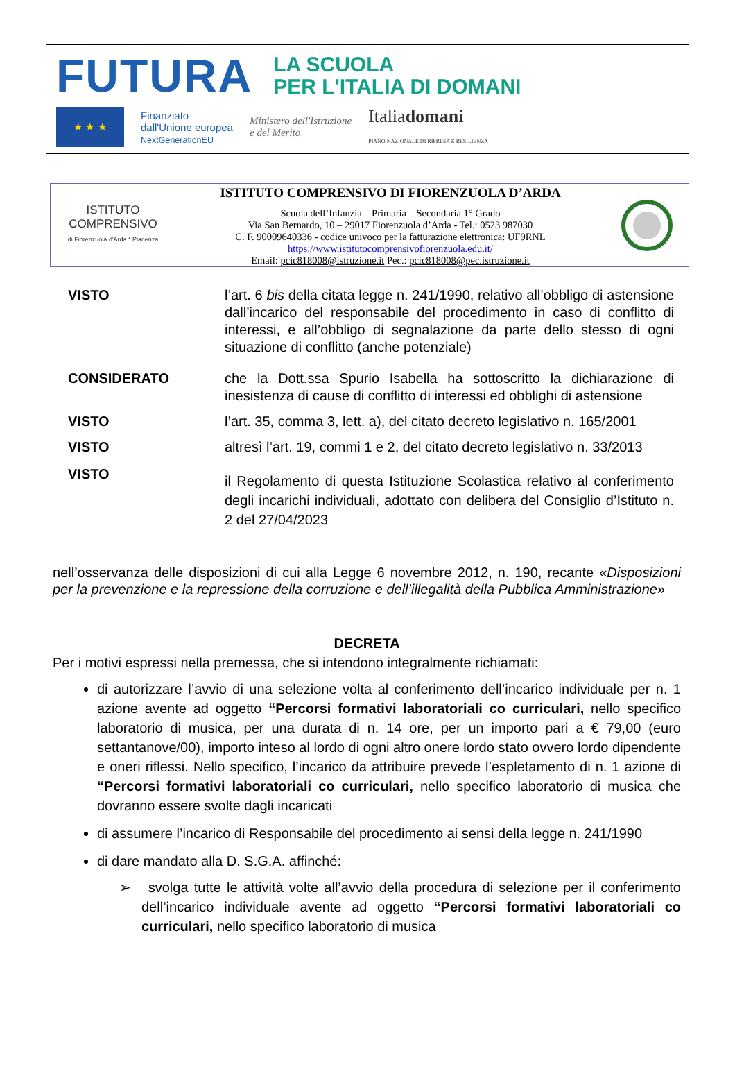FUTURA LA SCUOLA
PER L'ITALIA DI DOMANI
★ ★ ★
Finanziato
dall'Unione europea
NextGenerationEU
Ministero dell'Istruzione
e del Merito
Italiadomani
PIANO NAZIONALE DI RIPRESA E RESILIENZA
ISTITUTO
COMPRENSIVO
di Fiorenzuola d'Arda * Piacenza
ISTITUTO COMPRENSIVO DI FIORENZUOLA D’ARDA
Scuola dell’Infanzia – Primaria – Secondaria 1° Grado
Via San Bernardo, 10 – 29017 Fiorenzuola d’Arda - Tel.: 0523 987030
C. F. 90009640336 - codice univoco per la fatturazione elettronica: UF9RNL
https://www.istitutocomprensivofiorenzuola.edu.it/
Email: pcic818008@istruzione.it Pec.: pcic818008@pec.istruzione.it
VISTO l’art. 6 bis della citata legge n. 241/1990, relativo all’obbligo di astensione dall’incarico del responsabile del procedimento in caso di conflitto di interessi, e all’obbligo di segnalazione da parte dello stesso di ogni situazione di conflitto (anche potenziale)
CONSIDERATO che la Dott.ssa Spurio Isabella ha sottoscritto la dichiarazione di inesistenza di cause di conflitto di interessi ed obblighi di astensione
VISTO l’art. 35, comma 3, lett. a), del citato decreto legislativo n. 165/2001
VISTO altresì l’art. 19, commi 1 e 2, del citato decreto legislativo n. 33/2013
VISTO
il Regolamento di questa Istituzione Scolastica relativo al conferimento degli incarichi individuali, adottato con delibera del Consiglio d’Istituto n. 2 del 27/04/2023
nell’osservanza delle disposizioni di cui alla Legge 6 novembre 2012, n. 190, recante «Disposizioni per la prevenzione e la repressione della corruzione e dell’illegalità della Pubblica Amministrazione»
DECRETA
Per i motivi espressi nella premessa, che si intendono integralmente richiamati:
di autorizzare l’avvio di una selezione volta al conferimento dell’incarico individuale per n. 1 azione avente ad oggetto “Percorsi formativi laboratoriali co curriculari, nello specifico laboratorio di musica, per una durata di n. 14 ore, per un importo pari a € 79,00 (euro settantanove/00), importo inteso al lordo di ogni altro onere lordo stato ovvero lordo dipendente e oneri riflessi. Nello specifico, l’incarico da attribuire prevede l’espletamento di n. 1 azione di “Percorsi formativi laboratoriali co curriculari, nello specifico laboratorio di musica che dovranno essere svolte dagli incaricati
di assumere l’incarico di Responsabile del procedimento ai sensi della legge n. 241/1990
di dare mandato alla D. S.G.A. affinché:
➢ svolga tutte le attività volte all’avvio della procedura di selezione per il conferimento dell’incarico individuale avente ad oggetto “Percorsi formativi laboratoriali co curriculari, nello specifico laboratorio di musica